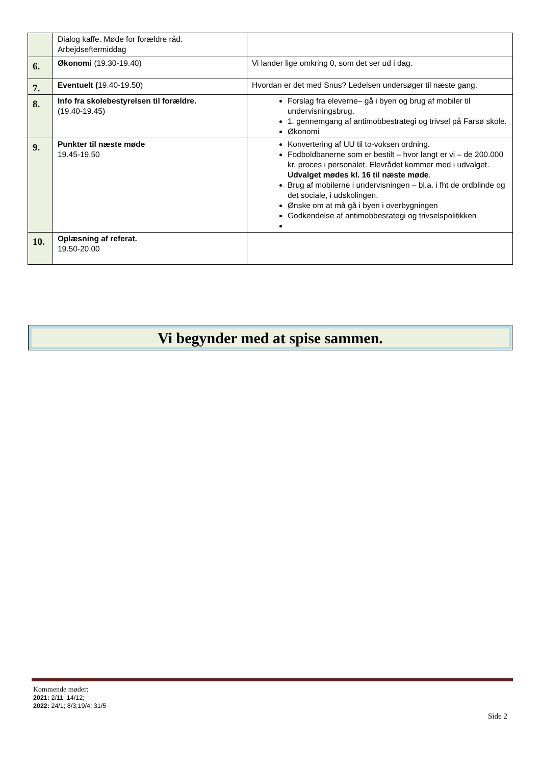| | Dialog kaffe. Møde for forældre råd. Arbejdseftermiddag | |
| 6. | Økonomi (19.30-19.40) | Vi lander lige omkring 0, som det ser ud i dag. |
| 7. | Eventuelt ( 19.40-19.50) | Hvordan er det med Snus? Ledelsen undersøger til næste gang. |
| 8. | Info fra skolebestyrelsen til forældre. (19.40-19.45) | Forslag fra eleverne– gå i byen og brug af mobiler til undervisningsbrug. 1. gennemgang af antimobbestrategi og trivsel på Farsø skole. Økonomi |
| 9. | Punkter til næste møde 19.45-19.50 | Konvertering af UU til to-voksen ordning. Fodboldbanerne som er bestilt – hvor langt er vi – de 200.000 kr. proces i personalet. Elevrådet kommer med i udvalget. Udvalget mødes kl. 16 til næste møde . Brug af mobilerne i undervisningen – bl.a. i fht de ordblinde og det sociale, i udskolingen. Ønske om at må gå i byen i overbygningen Godkendelse af antimobbesrategi og trivselspolitikken |
| 10. | Oplæsning af referat. 19.50-20.00 | |
Vi begynder med at spise sammen.
Kommende møder:
2021: 2/11; 14/12;
2022: 24/1; 8/3;19/4; 31/5
Side 2